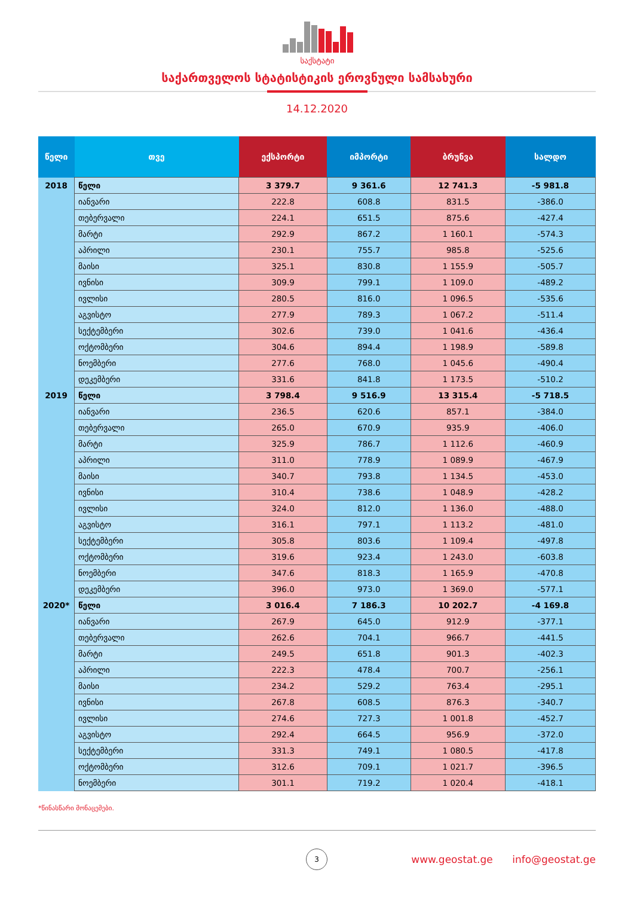საქსტატი
საქართველოს სტატისტიკის ეროვნული სამსახური
14.12.2020
| წელი | თვე | ექსპორტი | იმპორტი | ბრუნვა | სალდო |
| --- | --- | --- | --- | --- | --- |
| 2018 | წელი | 3 379.7 | 9 361.6 | 12 741.3 | -5 981.8 |
| | იანვარი | 222.8 | 608.8 | 831.5 | -386.0 |
| | თებერვალი | 224.1 | 651.5 | 875.6 | -427.4 |
| | მარტი | 292.9 | 867.2 | 1 160.1 | -574.3 |
| | აპრილი | 230.1 | 755.7 | 985.8 | -525.6 |
| | მაისი | 325.1 | 830.8 | 1 155.9 | -505.7 |
| | ივნისი | 309.9 | 799.1 | 1 109.0 | -489.2 |
| | ივლისი | 280.5 | 816.0 | 1 096.5 | -535.6 |
| | აგვისტო | 277.9 | 789.3 | 1 067.2 | -511.4 |
| | სექტემბერი | 302.6 | 739.0 | 1 041.6 | -436.4 |
| | ოქტომბერი | 304.6 | 894.4 | 1 198.9 | -589.8 |
| | ნოემბერი | 277.6 | 768.0 | 1 045.6 | -490.4 |
| | დეკემბერი | 331.6 | 841.8 | 1 173.5 | -510.2 |
| 2019 | წელი | 3 798.4 | 9 516.9 | 13 315.4 | -5 718.5 |
| | იანვარი | 236.5 | 620.6 | 857.1 | -384.0 |
| | თებერვალი | 265.0 | 670.9 | 935.9 | -406.0 |
| | მარტი | 325.9 | 786.7 | 1 112.6 | -460.9 |
| | აპრილი | 311.0 | 778.9 | 1 089.9 | -467.9 |
| | მაისი | 340.7 | 793.8 | 1 134.5 | -453.0 |
| | ივნისი | 310.4 | 738.6 | 1 048.9 | -428.2 |
| | ივლისი | 324.0 | 812.0 | 1 136.0 | -488.0 |
| | აგვისტო | 316.1 | 797.1 | 1 113.2 | -481.0 |
| | სექტემბერი | 305.8 | 803.6 | 1 109.4 | -497.8 |
| | ოქტომბერი | 319.6 | 923.4 | 1 243.0 | -603.8 |
| | ნოემბერი | 347.6 | 818.3 | 1 165.9 | -470.8 |
| | დეკემბერი | 396.0 | 973.0 | 1 369.0 | -577.1 |
| 2020* | წელი | 3 016.4 | 7 186.3 | 10 202.7 | -4 169.8 |
| | იანვარი | 267.9 | 645.0 | 912.9 | -377.1 |
| | თებერვალი | 262.6 | 704.1 | 966.7 | -441.5 |
| | მარტი | 249.5 | 651.8 | 901.3 | -402.3 |
| | აპრილი | 222.3 | 478.4 | 700.7 | -256.1 |
| | მაისი | 234.2 | 529.2 | 763.4 | -295.1 |
| | ივნისი | 267.8 | 608.5 | 876.3 | -340.7 |
| | ივლისი | 274.6 | 727.3 | 1 001.8 | -452.7 |
| | აგვისტო | 292.4 | 664.5 | 956.9 | -372.0 |
| | სექტემბერი | 331.3 | 749.1 | 1 080.5 | -417.8 |
| | ოქტომბერი | 312.6 | 709.1 | 1 021.7 | -396.5 |
| | ნოემბერი | 301.1 | 719.2 | 1 020.4 | -418.1 |
*წინასწარი მონაცემები.
3
www.geostat.ge info@geostat.ge